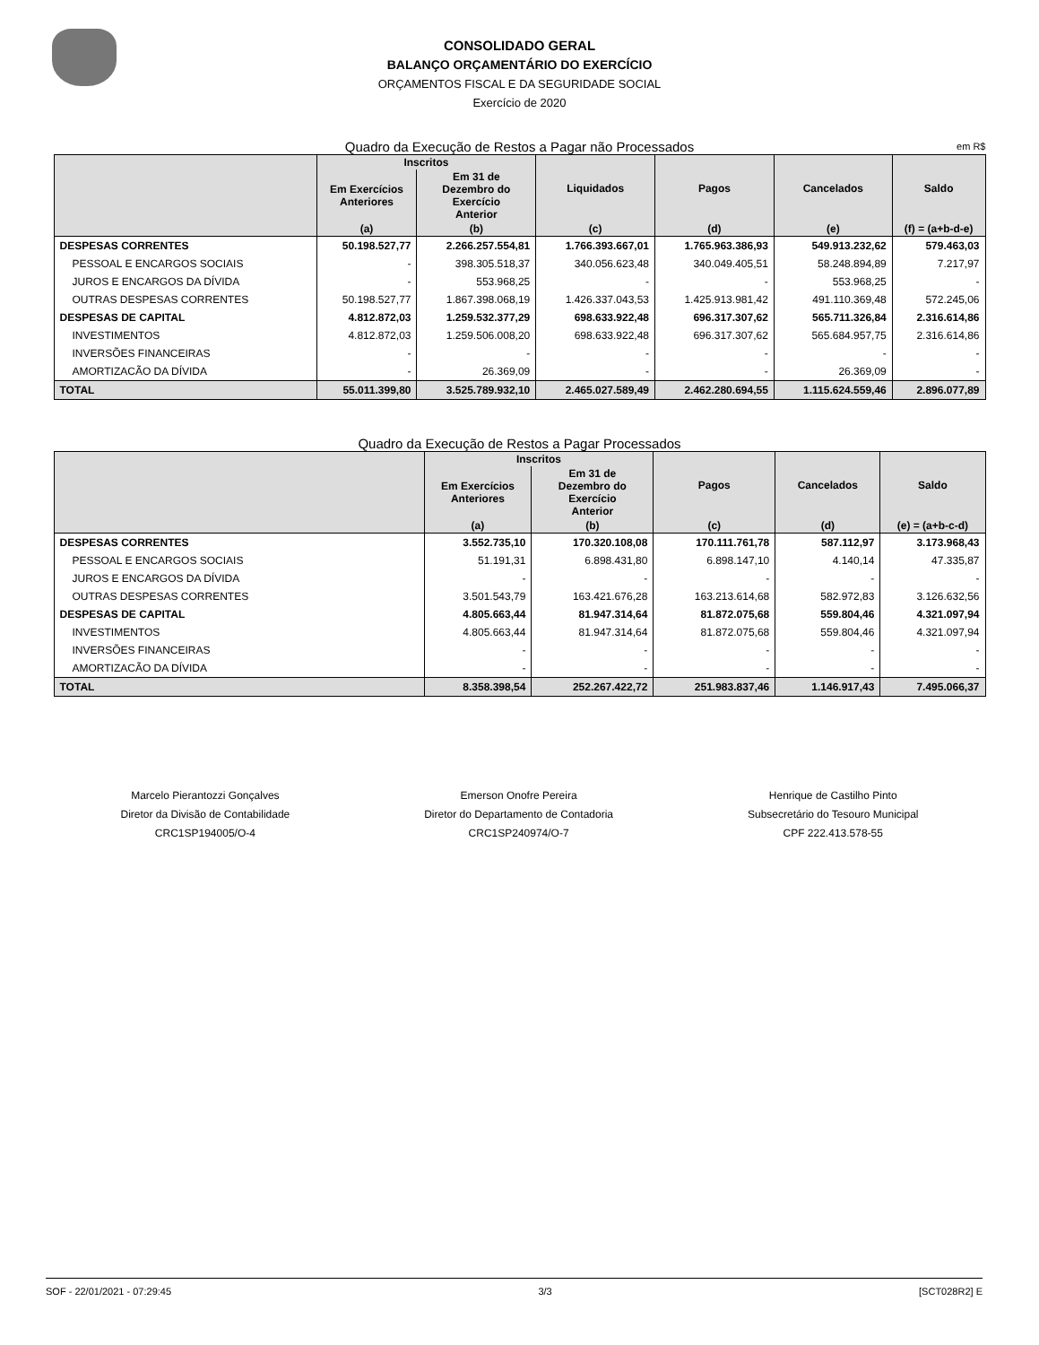CONSOLIDADO GERAL
BALANÇO ORÇAMENTÁRIO DO EXERCÍCIO
ORÇAMENTOS FISCAL E DA SEGURIDADE SOCIAL
Exercício de 2020
Quadro da Execução de Restos a Pagar não Processados em R$
| | Inscritos | | Liquidados | Pagos | Cancelados | Saldo |
| --- | --- | --- | --- | --- | --- | --- |
| | Em Exercícios Anteriores | Em 31 de Dezembro do Exercício Anterior | | | | |
| | (a) | (b) | (c) | (d) | (e) | (f) = (a+b-d-e) |
| DESPESAS CORRENTES | 50.198.527,77 | 2.266.257.554,81 | 1.766.393.667,01 | 1.765.963.386,93 | 549.913.232,62 | 579.463,03 |
| PESSOAL E ENCARGOS SOCIAIS | - | 398.305.518,37 | 340.056.623,48 | 340.049.405,51 | 58.248.894,89 | 7.217,97 |
| JUROS E ENCARGOS DA DÍVIDA | - | 553.968,25 | - | - | 553.968,25 | - |
| OUTRAS DESPESAS CORRENTES | 50.198.527,77 | 1.867.398.068,19 | 1.426.337.043,53 | 1.425.913.981,42 | 491.110.369,48 | 572.245,06 |
| DESPESAS DE CAPITAL | 4.812.872,03 | 1.259.532.377,29 | 698.633.922,48 | 696.317.307,62 | 565.711.326,84 | 2.316.614,86 |
| INVESTIMENTOS | 4.812.872,03 | 1.259.506.008,20 | 698.633.922,48 | 696.317.307,62 | 565.684.957,75 | 2.316.614,86 |
| INVERSÕES FINANCEIRAS | - | - | - | - | - | - |
| AMORTIZACÃO DA DÍVIDA | - | 26.369,09 | - | - | 26.369,09 | - |
| TOTAL | 55.011.399,80 | 3.525.789.932,10 | 2.465.027.589,49 | 2.462.280.694,55 | 1.115.624.559,46 | 2.896.077,89 |
Quadro da Execução de Restos a Pagar Processados
| | Inscritos | | Pagos | Cancelados | Saldo |
| --- | --- | --- | --- | --- | --- |
| | Em Exercícios Anteriores | Em 31 de Dezembro do Exercício Anterior | | | |
| | (a) | (b) | (c) | (d) | (e) = (a+b-c-d) |
| DESPESAS CORRENTES | 3.552.735,10 | 170.320.108,08 | 170.111.761,78 | 587.112,97 | 3.173.968,43 |
| PESSOAL E ENCARGOS SOCIAIS | 51.191,31 | 6.898.431,80 | 6.898.147,10 | 4.140,14 | 47.335,87 |
| JUROS E ENCARGOS DA DÍVIDA | - | - | - | - | - |
| OUTRAS DESPESAS CORRENTES | 3.501.543,79 | 163.421.676,28 | 163.213.614,68 | 582.972,83 | 3.126.632,56 |
| DESPESAS DE CAPITAL | 4.805.663,44 | 81.947.314,64 | 81.872.075,68 | 559.804,46 | 4.321.097,94 |
| INVESTIMENTOS | 4.805.663,44 | 81.947.314,64 | 81.872.075,68 | 559.804,46 | 4.321.097,94 |
| INVERSÕES FINANCEIRAS | - | - | - | - | - |
| AMORTIZACÃO DA DÍVIDA | - | - | - | - | - |
| TOTAL | 8.358.398,54 | 252.267.422,72 | 251.983.837,46 | 1.146.917,43 | 7.495.066,37 |
Marcelo Pierantozzi Gonçalves
Diretor da Divisão de Contabilidade
CRC1SP194005/O-4
Emerson Onofre Pereira
Diretor do Departamento de Contadoria
CRC1SP240974/O-7
Henrique de Castilho Pinto
Subsecretário do Tesouro Municipal
CPF 222.413.578-55
SOF - 22/01/2021 - 07:29:45 3/3 [SCT028R2] E